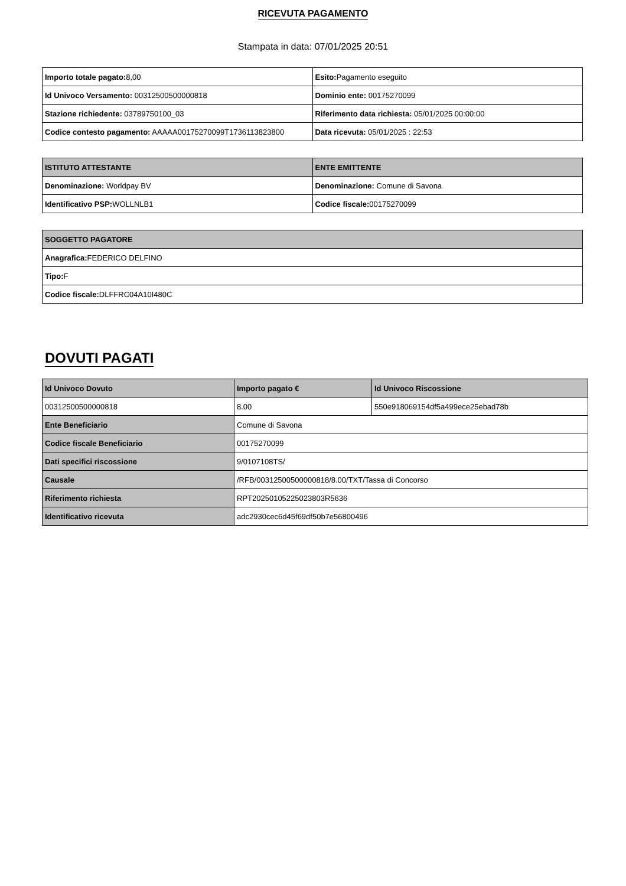RICEVUTA PAGAMENTO
Stampata in data: 07/01/2025 20:51
| Importo totale pagato: 8,00 | Esito: Pagamento eseguito |
| Id Univoco Versamento: 00312500500000818 | Dominio ente: 00175270099 |
| Stazione richiedente: 03789750100_03 | Riferimento data richiesta: 05/01/2025 00:00:00 |
| Codice contesto pagamento: AAAAA00175270099T1736113823800 | Data ricevuta: 05/01/2025 : 22:53 |
| ISTITUTO ATTESTANTE | ENTE EMITTENTE |
| --- | --- |
| Denominazione: Worldpay BV | Denominazione: Comune di Savona |
| Identificativo PSP: WOLLNLB1 | Codice fiscale: 00175270099 |
| SOGGETTO PAGATORE |
| --- |
| Anagrafica: FEDERICO DELFINO |
| Tipo: F |
| Codice fiscale: DLFFRC04A10I480C |
DOVUTI PAGATI
| Id Univoco Dovuto | Importo pagato € | Id Univoco Riscossione |
| --- | --- | --- |
| 00312500500000818 | 8.00 | 550e918069154df5a499ece25ebad78b |
| Ente Beneficiario | Comune di Savona | |
| Codice fiscale Beneficiario | 00175270099 | |
| Dati specifici riscossione | 9/0107108TS/ | |
| Causale | /RFB/00312500500000818/8.00/TXT/Tassa di Concorso | |
| Riferimento richiesta | RPT20250105225023803R5636 | |
| Identificativo ricevuta | adc2930cec6d45f69df50b7e56800496 | |